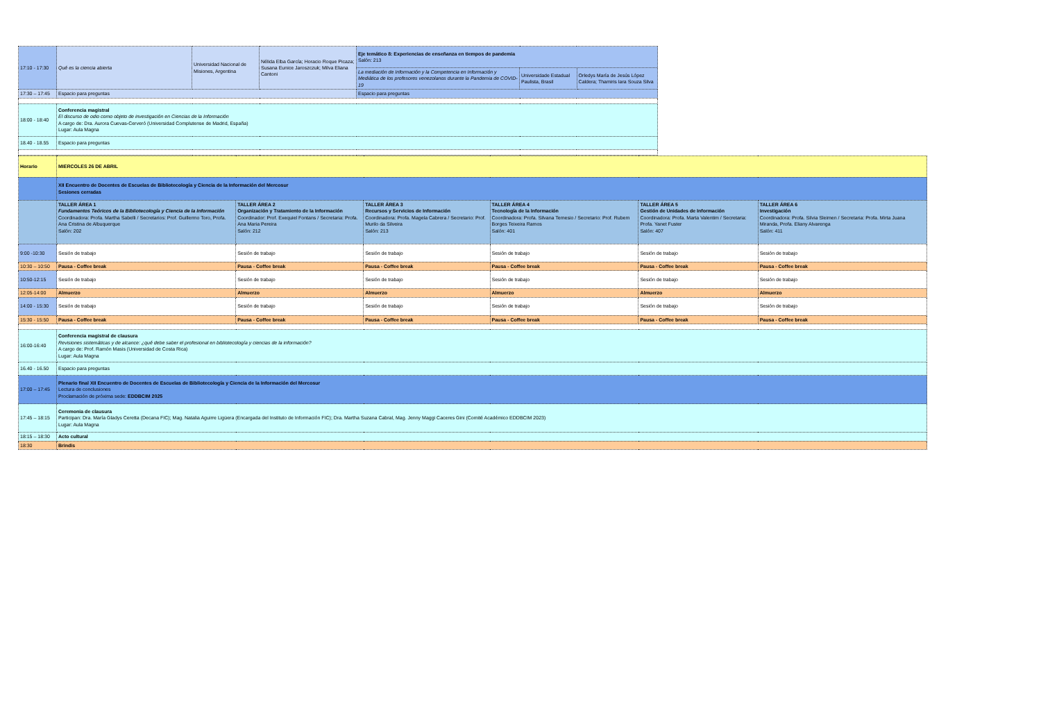| 17:10 - 17:30 | Qué es la ciencia abierta | Universidad Nacional de Misiones, Argentina | Nélida Elba García; Horacio Roque Picaza; Susana Eunice Jaroszczuk; Milva Eliana Cantoni | Eje temático 8: Experiencias de enseñanza en tiempos de pandemia Salón: 213 | | |
| | | | | La mediación de Información y la Competencia en Información y Mediática de los profesores venezolanos durante la Pandemia de COVID-19 | Universidade Estadual Paulista, Brasil | Orledys María de Jesús López Caldera; Thamiris Iara Souza Silva |
| 17:30 – 17:45 | Espacio para preguntas | | | Espacio para preguntas | | |
| 18:00 - 18:40 | Conferencia magistral El discurso de odio como objeto de investigación en Ciencias de la Información A cargo de: Dra. Aurora Cuevas-Cerveró (Universidad Complutense de Madrid, España) Lugar: Aula Magna | | | | | |
| 18.40 - 18.55 | Espacio para preguntas | | | | | |
| Horario | MIERCOLES 26 DE ABRIL | | | | | |
| | XII Encuentro de Docentes de Escuelas de Bibliotecología y Ciencia de la Información del Mercosur Sesiones cerradas | | | | | |
| | TALLER ÁREA 1 Fundamentos Teóricos de la Bibliotecología y Ciencia de la Información Coordinadora: Profa. Martha Sabelli / Secretarios: Prof. Guillermo Toro, Profa. Ana Cristina de Albuquerque Salón: 202 | TALLER ÁREA 2 Organización y Tratamiento de la Información Coordinador: Prof. Exequiel Fontans / Secretaria: Profa. Ana Maria Pereira Salón: 212 | TALLER ÁREA 3 Recursos y Servicios de Información Coordinadora: Profa. Magela Cabrera / Secretario: Prof. Murilo da Silveira Salón: 213 | TALLER ÁREA 4 Tecnología de la Información Coordinadora: Profa. Silvana Temesio / Secretario: Prof. Rubem Borges Teixeira Ramos Salón: 401 | TALLER ÁREA 5 Gestión de Unidades de Información Coordinadora: Profa. Marta Valentim / Secretaria: Profa. Yanet Fuster Salón: 407 | TALLER ÁREA 6 Investigación Coordinadora: Profa. Silvia Sleimen / Secretaria: Profa. Mirta Juana Miranda, Profa. Eliany Alvarenga Salón: 411 |
| 9:00 -10:30 | Sesión de trabajo | Sesión de trabajo | Sesión de trabajo | Sesión de trabajo | Sesión de trabajo | Sesión de trabajo |
| 10:30 – 10:50 | Pausa - Coffee break | Pausa - Coffee break | Pausa - Coffee break | Pausa - Coffee break | Pausa - Coffee break | Pausa - Coffee break |
| 10:50-12:15 | Sesión de trabajo | Sesión de trabajo | Sesión de trabajo | Sesión de trabajo | Sesión de trabajo | Sesión de trabajo |
| 12:05-14:00 | Almuerzo | Almuerzo | Almuerzo | Almuerzo | Almuerzo | Almuerzo |
| 14:00 - 15:30 | Sesión de trabajo | Sesión de trabajo | Sesión de trabajo | Sesión de trabajo | Sesión de trabajo | Sesión de trabajo |
| 15:30 - 15:50 | Pausa - Coffee break | Pausa - Coffee break | Pausa - Coffee break | Pausa - Coffee break | Pausa - Coffee break | Pausa - Coffee break |
| 16:00-16:40 | Conferencia magistral de clausura Revisiones sistemáticas y de alcance: ¿qué debe saber el profesional en bibliotecología y ciencias de la información? A cargo de: Prof. Ramón Masis (Universidad de Costa Rica) Lugar: Aula Magna | | | | | |
| 16.40 - 16.50 | Espacio para preguntas | | | | | |
| 17:00 – 17:45 | Plenario final XII Encuentro de Docentes de Escuelas de Bibliotecología y Ciencia de la Información del Mercosur Lectura de conclusiones Proclamación de próxima sede: EDDBCIM 2025 | | | | | |
| 17:45 – 18:15 | Ceremonia de clausura Participan: Dra. María Gladys Ceretta (Decana FIC); Mag. Natalia Aguirre Ligüera (Encargada del Instituto de Información FIC); Dra. Martha Suzana Cabral, Mag. Jenny Maggi Caceres Gini (Comité Académico EDDBCIM 2023) Lugar: Aula Magna | | | | | |
| 18:15 – 18:30 | Acto cultural | | | | | |
| 18:30 | Brindis | | | | | |